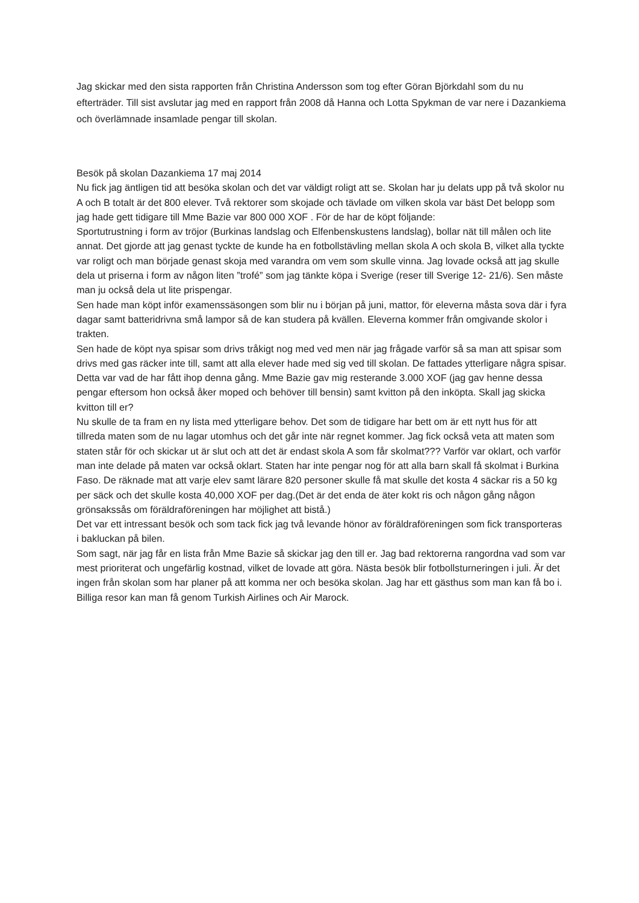Jag skickar med den sista rapporten från Christina Andersson som tog efter Göran Björkdahl som du nu efterträder. Till sist avslutar jag med en rapport från 2008 då Hanna och Lotta Spykman de var nere i Dazankiema och överlämnade insamlade pengar till skolan.
Besök på skolan Dazankiema 17 maj 2014
Nu fick jag äntligen tid att besöka skolan och det var väldigt roligt att se. Skolan har ju delats upp på två skolor nu A och B totalt är det 800 elever. Två rektorer som skojade och tävlade om vilken skola var bäst Det belopp som jag hade gett tidigare till Mme Bazie var 800 000 XOF . För de har de köpt följande:
Sportutrustning i form av tröjor (Burkinas landslag och Elfenbenskustens landslag), bollar nät till målen och lite annat. Det gjorde att jag genast tyckte de kunde ha en fotbollstävling mellan skola A och skola B, vilket alla tyckte var roligt och man började genast skoja med varandra om vem som skulle vinna. Jag lovade också att jag skulle dela ut priserna i form av någon liten ”trofé” som jag tänkte köpa i Sverige (reser till Sverige 12- 21/6). Sen måste man ju också dela ut lite prispengar.
Sen hade man köpt inför examenssäsongen som blir nu i början på juni, mattor, för eleverna måsta sova där i fyra dagar samt batteridrivna små lampor så de kan studera på kvällen. Eleverna kommer från omgivande skolor i trakten.
Sen hade de köpt nya spisar som drivs tråkigt nog med ved men när jag frågade varför så sa man att spisar som drivs med gas räcker inte till, samt att alla elever hade med sig ved till skolan. De fattades ytterligare några spisar.
Detta var vad de har fått ihop denna gång. Mme Bazie gav mig resterande 3.000 XOF (jag gav henne dessa pengar eftersom hon också åker moped och behöver till bensin) samt kvitton på den inköpta. Skall jag skicka kvitton till er?
Nu skulle de ta fram en ny lista med ytterligare behov. Det som de tidigare har bett om är ett nytt hus för att tillreda maten som de nu lagar utomhus och det går inte när regnet kommer. Jag fick också veta att maten som staten står för och skickar ut är slut och att det är endast skola A som får skolmat??? Varför var oklart, och varför man inte delade på maten var också oklart. Staten har inte pengar nog för att alla barn skall få skolmat i Burkina Faso. De räknade mat att varje elev samt lärare 820 personer skulle få mat skulle det kosta 4 säckar ris a 50 kg per säck och det skulle kosta 40,000 XOF per dag.(Det är det enda de äter kokt ris och någon gång någon grönsakssås om föräldraföreningen har möjlighet att bistå.)
Det var ett intressant besök och som tack fick jag två levande hönor av föräldraföreningen som fick transporteras i bakluckan på bilen.
Som sagt, när jag får en lista från Mme Bazie så skickar jag den till er. Jag bad rektorerna rangordna vad som var mest prioriterat och ungefärlig kostnad, vilket de lovade att göra. Nästa besök blir fotbollsturneringen i juli. Är det ingen från skolan som har planer på att komma ner och besöka skolan. Jag har ett gästhus som man kan få bo i. Billiga resor kan man få genom Turkish Airlines och Air Marock.